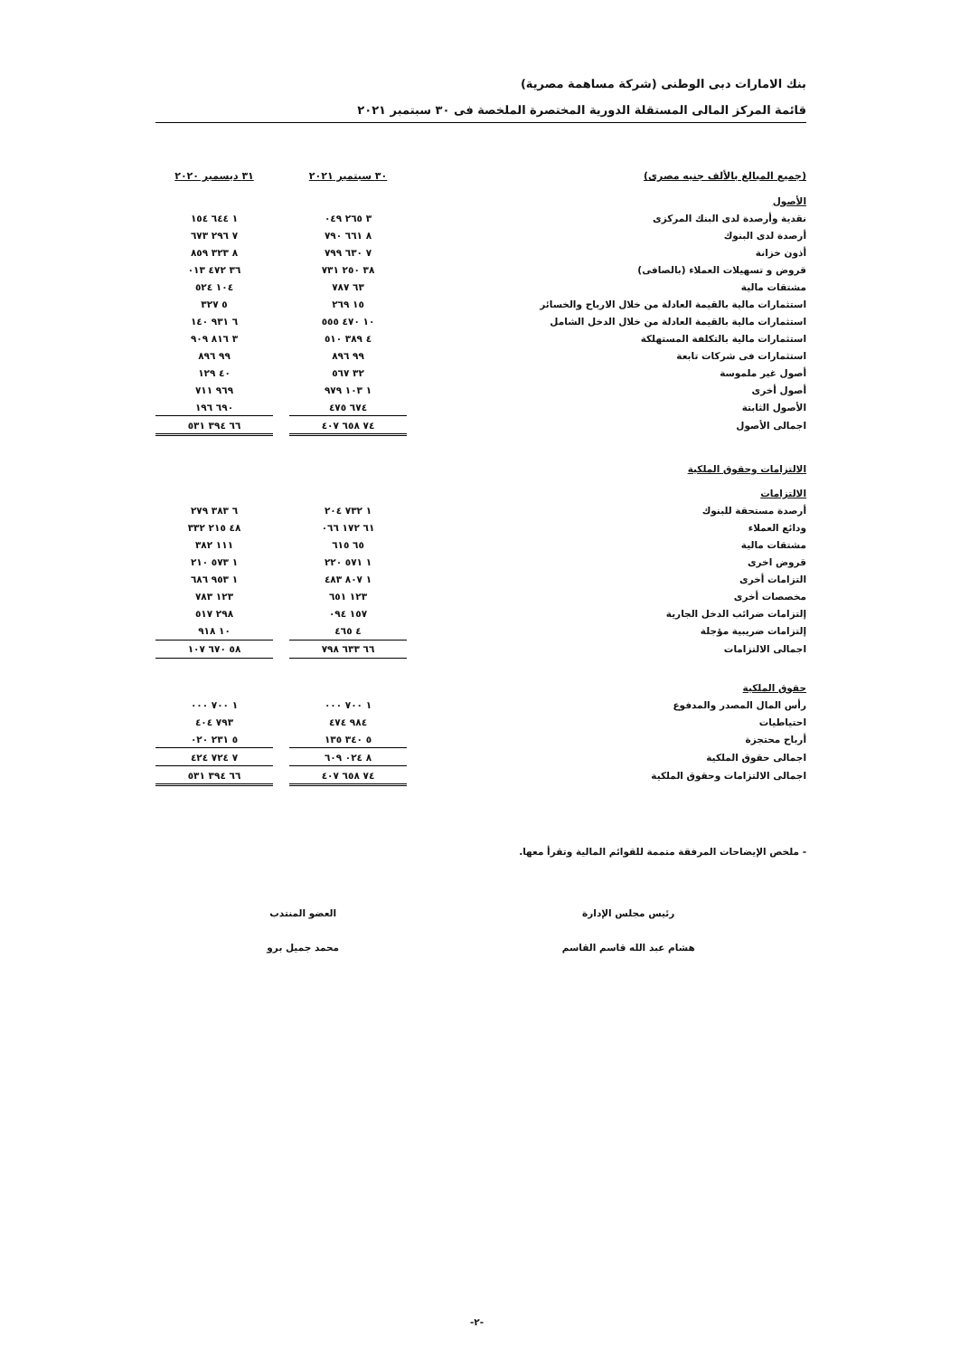بنك الامارات دبى الوطنى (شركة مساهمة مصرية)
قائمة المركز المالى المستقلة الدورية المختصرة الملخصة فى ٣٠ سبتمبر ٢٠٢١
| (جميع المبالغ بالألف جنيه مصرى) | ٣٠ سبتمبر ٢٠٢١ | | ٣١ ديسمبر ٢٠٢٠ |
| --- | --- | --- | --- |
| الأصول | | | |
| نقدية وأرصدة لدى البنك المركزى | ٣ ٢٦٥ ٠٤٩ | | ١ ٦٤٤ ١٥٤ |
| أرصدة لدى البنوك | ٨ ٦٦١ ٧٩٠ | | ٧ ٢٩٦ ٦٧٣ |
| أذون خزانة | ٧ ٦٣٠ ٧٩٩ | | ٨ ٣٢٣ ٨٥٩ |
| قروض و تسهيلات العملاء (بالصافى) | ٣٨ ٢٥٠ ٧٣١ | | ٣٦ ٤٧٢ ٠١٣ |
| مشتقات مالية | ٦٣ ٧٨٧ | | ١٠٤ ٥٢٤ |
| استثمارات مالية بالقيمة العادلة من خلال الارباح والخسائر | ١٥ ٢٦٩ | | ٥ ٣٢٧ |
| استثمارات مالية بالقيمة العادلة من خلال الدخل الشامل | ١٠ ٤٧٠ ٥٥٥ | | ٦ ٩٣١ ١٤٠ |
| استثمارات مالية بالتكلفة المستهلكة | ٤ ٣٨٩ ٥١٠ | | ٣ ٨١٦ ٩٠٩ |
| استثمارات فى شركات تابعة | ٩٩ ٨٩٦ | | ٩٩ ٨٩٦ |
| أصول غير ملموسة | ٣٢ ٥٦٧ | | ٤٠ ١٢٩ |
| أصول أخرى | ١ ١٠٣ ٩٧٩ | | ٩٦٩ ٧١١ |
| الأصول الثابتة | ٦٧٤ ٤٧٥ | | ٦٩٠ ١٩٦ |
| اجمالى الأصول | ٧٤ ٦٥٨ ٤٠٧ | | ٦٦ ٣٩٤ ٥٣١ |
| الالتزامات وحقوق الملكية | | | |
| الالتزامات | | | |
| أرصدة مستحقة للبنوك | ١ ٧٣٢ ٢٠٤ | | ٦ ٣٨٣ ٢٧٩ |
| ودائع العملاء | ٦١ ١٧٢ ٠٦٦ | | ٤٨ ٢١٥ ٣٣٢ |
| مشتقات مالية | ٦٥ ٦١٥ | | ١١١ ٣٨٢ |
| قروض اخرى | ١ ٥٧١ ٢٢٠ | | ١ ٥٧٣ ٢١٠ |
| التزامات أخرى | ١ ٨٠٧ ٤٨٣ | | ١ ٩٥٣ ٦٨٦ |
| مخصصات أخرى | ١٢٣ ٦٥١ | | ١٢٣ ٧٨٣ |
| إلتزامات ضرائب الدخل الجارية | ١٥٧ ٠٩٤ | | ٢٩٨ ٥١٧ |
| إلتزامات ضريبية مؤجلة | ٤ ٤٦٥ | | ١٠ ٩١٨ |
| اجمالى الالتزامات | ٦٦ ٦٣٣ ٧٩٨ | | ٥٨ ٦٧٠ ١٠٧ |
| حقوق الملكية | | | |
| رأس المال المصدر والمدفوع | ١ ٧٠٠ ٠٠٠ | | ١ ٧٠٠ ٠٠٠ |
| احتياطيات | ٩٨٤ ٤٧٤ | | ٧٩٣ ٤٠٤ |
| أرباح محتجزة | ٥ ٣٤٠ ١٣٥ | | ٥ ٢٣١ ٠٢٠ |
| اجمالى حقوق الملكية | ٨ ٠٢٤ ٦٠٩ | | ٧ ٧٢٤ ٤٢٤ |
| اجمالى الالتزامات وحقوق الملكية | ٧٤ ٦٥٨ ٤٠٧ | | ٦٦ ٣٩٤ ٥٣١ |
- ملخص الإيضاحات المرفقة متممة للقوائم المالية وتقرأ معها.
رئيس مجلس الإدارة
هشام عبد الله قاسم القاسم
العضو المنتدب
محمد جميل برو
-٢-